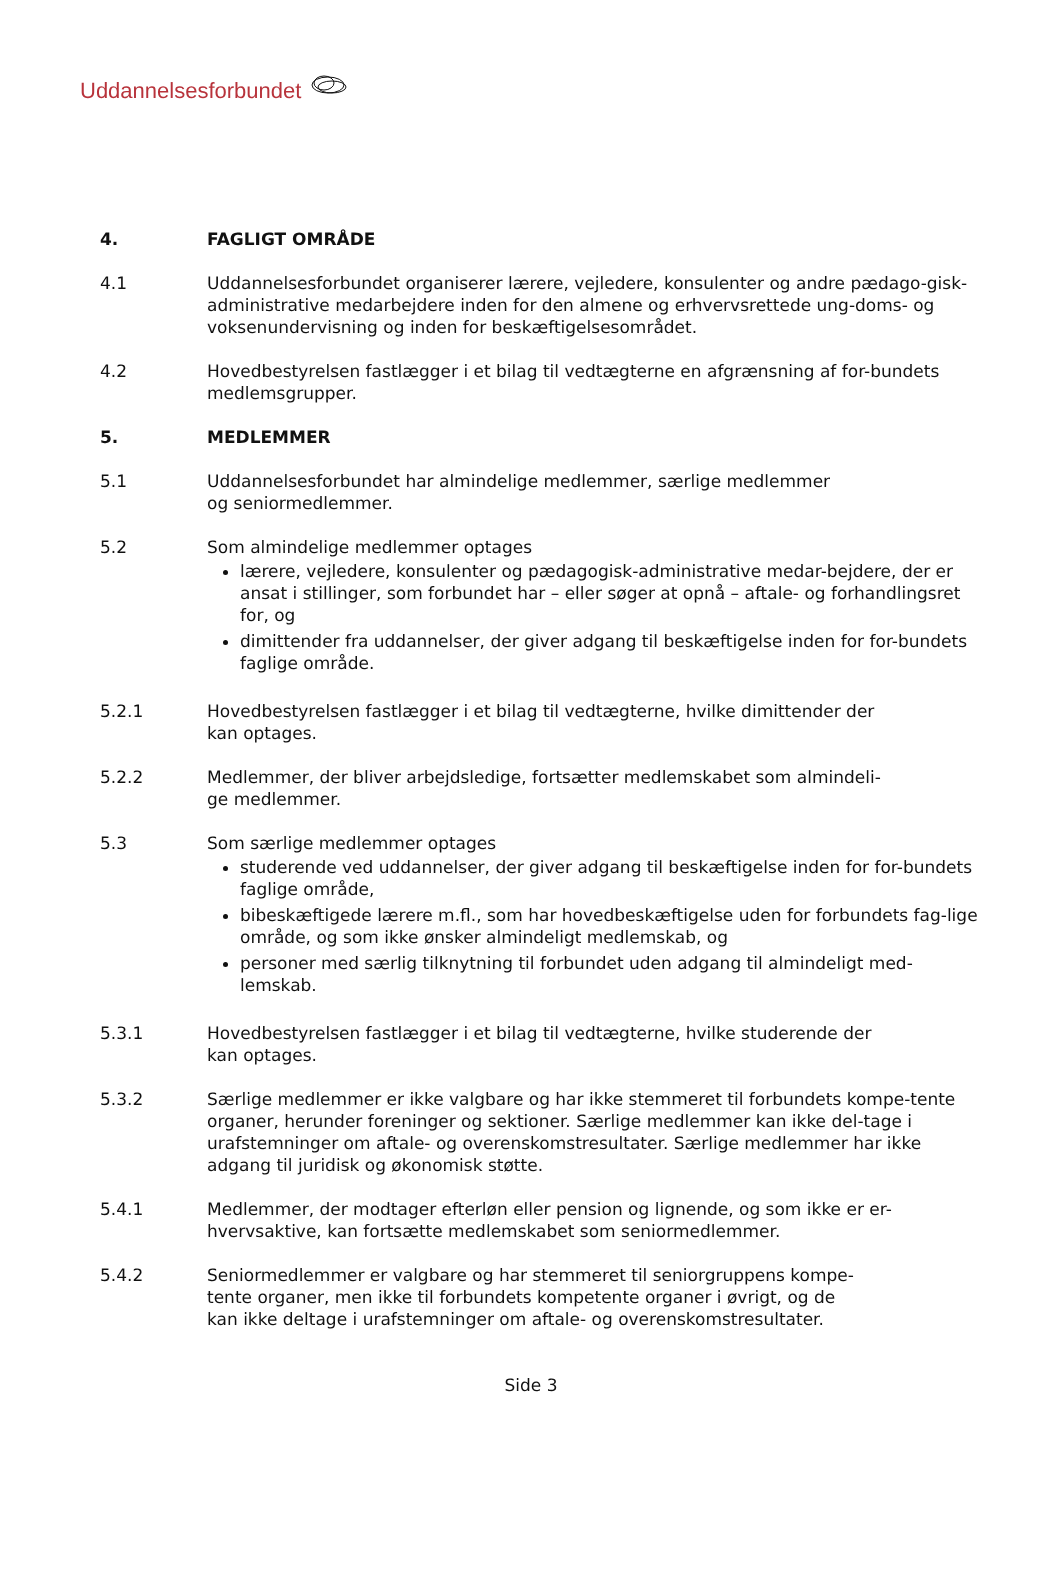Uddannelsesforbundet
4. FAGLIGT OMRÅDE
4.1 Uddannelsesforbundet organiserer lærere, vejledere, konsulenter og andre pædago-gisk-administrative medarbejdere inden for den almene og erhvervsrettede ung-doms- og voksenundervisning og inden for beskæftigelsesområdet.
4.2 Hovedbestyrelsen fastlægger i et bilag til vedtægterne en afgrænsning af for-bundets medlemsgrupper.
5. MEDLEMMER
5.1 Uddannelsesforbundet har almindelige medlemmer, særlige medlemmer
og seniormedlemmer.
5.2 Som almindelige medlemmer optages
lærere, vejledere, konsulenter og pædagogisk-administrative medar-bejdere, der er ansat i stillinger, som forbundet har – eller søger at opnå – aftale- og forhandlingsret for, og
dimittender fra uddannelser, der giver adgang til beskæftigelse inden for for-bundets faglige område.
5.2.1 Hovedbestyrelsen fastlægger i et bilag til vedtægterne, hvilke dimittender der
kan optages.
5.2.2 Medlemmer, der bliver arbejdsledige, fortsætter medlemskabet som almindeli-
ge medlemmer.
5.3 Som særlige medlemmer optages
studerende ved uddannelser, der giver adgang til beskæftigelse inden for for-bundets faglige område,
bibeskæftigede lærere m.fl., som har hovedbeskæftigelse uden for forbundets fag-lige område, og som ikke ønsker almindeligt medlemskab, og
personer med særlig tilknytning til forbundet uden adgang til almindeligt med-lemskab.
5.3.1 Hovedbestyrelsen fastlægger i et bilag til vedtægterne, hvilke studerende der
kan optages.
5.3.2 Særlige medlemmer er ikke valgbare og har ikke stemmeret til forbundets kompe-tente organer, herunder foreninger og sektioner. Særlige medlemmer kan ikke del-tage i urafstemninger om aftale- og overenskomstresultater. Særlige medlemmer har ikke adgang til juridisk og økonomisk støtte.
5.4.1 Medlemmer, der modtager efterløn eller pension og lignende, og som ikke er er-hvervsaktive, kan fortsætte medlemskabet som seniormedlemmer.
5.4.2 Seniormedlemmer er valgbare og har stemmeret til seniorgruppens kompe-
tente organer, men ikke til forbundets kompetente organer i øvrigt, og de
kan ikke deltage i urafstemninger om aftale- og overenskomstresultater.
Side 3